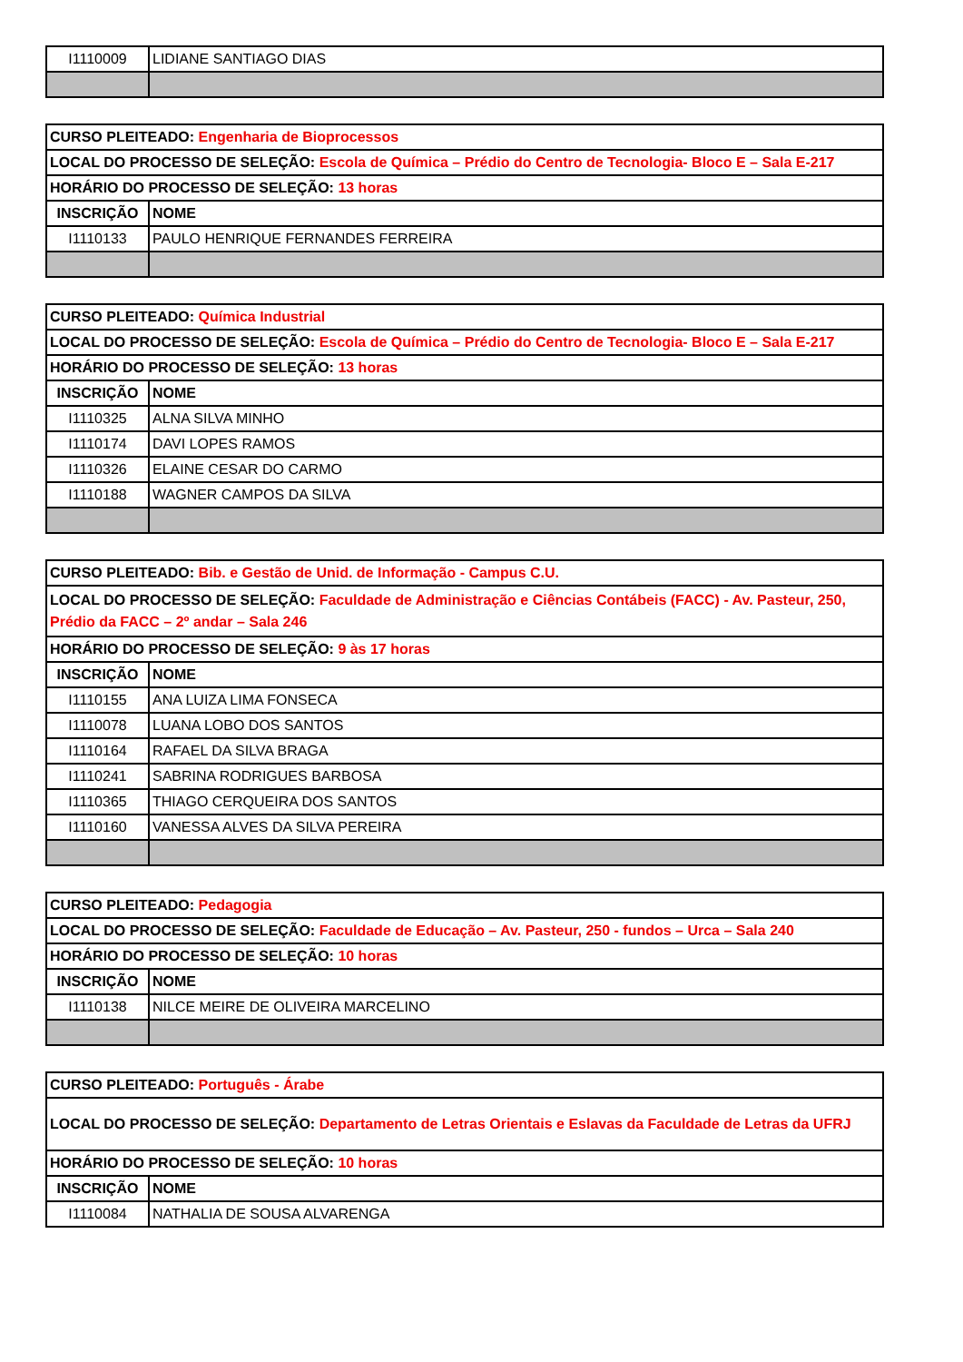| I1110009 | LIDIANE SANTIAGO DIAS |
| CURSO PLEITEADO: Engenharia de Bioprocessos | |
| LOCAL DO PROCESSO DE SELEÇÃO: Escola de Química – Prédio do Centro de Tecnologia- Bloco E – Sala E-217 | |
| HORÁRIO DO PROCESSO DE SELEÇÃO: 13 horas | |
| INSCRIÇÃO | NOME |
| I1110133 | PAULO HENRIQUE FERNANDES FERREIRA |
| CURSO PLEITEADO: Química Industrial | |
| LOCAL DO PROCESSO DE SELEÇÃO: Escola de Química – Prédio do Centro de Tecnologia- Bloco E – Sala E-217 | |
| HORÁRIO DO PROCESSO DE SELEÇÃO: 13 horas | |
| INSCRIÇÃO | NOME |
| I1110325 | ALNA SILVA MINHO |
| I1110174 | DAVI LOPES RAMOS |
| I1110326 | ELAINE CESAR DO CARMO |
| I1110188 | WAGNER CAMPOS DA SILVA |
| CURSO PLEITEADO: Bib. e Gestão de Unid. de Informação - Campus C.U. | |
| LOCAL DO PROCESSO DE SELEÇÃO: Faculdade de Administração e Ciências Contábeis (FACC) - Av. Pasteur, 250, Prédio da FACC – 2º andar – Sala 246 | |
| HORÁRIO DO PROCESSO DE SELEÇÃO: 9 às 17 horas | |
| INSCRIÇÃO | NOME |
| I1110155 | ANA LUIZA LIMA FONSECA |
| I1110078 | LUANA LOBO DOS SANTOS |
| I1110164 | RAFAEL DA SILVA BRAGA |
| I1110241 | SABRINA RODRIGUES BARBOSA |
| I1110365 | THIAGO CERQUEIRA DOS SANTOS |
| I1110160 | VANESSA ALVES DA SILVA PEREIRA |
| CURSO PLEITEADO: Pedagogia | |
| LOCAL DO PROCESSO DE SELEÇÃO: Faculdade de Educação – Av. Pasteur, 250 - fundos – Urca – Sala 240 | |
| HORÁRIO DO PROCESSO DE SELEÇÃO: 10 horas | |
| INSCRIÇÃO | NOME |
| I1110138 | NILCE MEIRE DE OLIVEIRA MARCELINO |
| CURSO PLEITEADO: Português - Árabe | |
| LOCAL DO PROCESSO DE SELEÇÃO: Departamento de Letras Orientais e Eslavas da Faculdade de Letras da UFRJ | |
| HORÁRIO DO PROCESSO DE SELEÇÃO: 10 horas | |
| INSCRIÇÃO | NOME |
| I1110084 | NATHALIA DE SOUSA ALVARENGA |